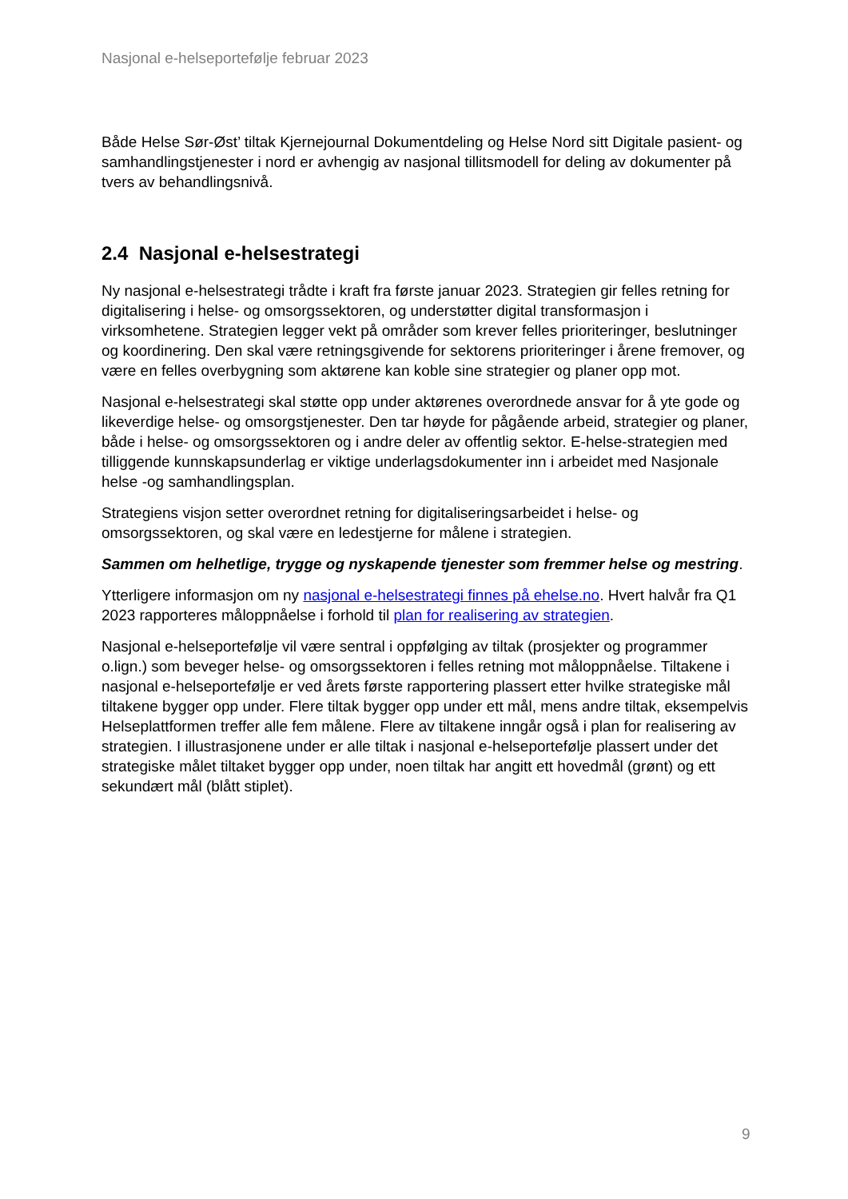Nasjonal e-helseportefølje februar 2023
Både Helse Sør-Øst’ tiltak Kjernejournal Dokumentdeling og Helse Nord sitt Digitale pasient- og samhandlingstjenester i nord er avhengig av nasjonal tillitsmodell for deling av dokumenter på tvers av behandlingsnivå.
2.4 Nasjonal e-helsestrategi
Ny nasjonal e-helsestrategi trådte i kraft fra første januar 2023. Strategien gir felles retning for digitalisering i helse- og omsorgssektoren, og understøtter digital transformasjon i virksomhetene. Strategien legger vekt på områder som krever felles prioriteringer, beslutninger og koordinering. Den skal være retningsgivende for sektorens prioriteringer i årene fremover, og være en felles overbygning som aktørene kan koble sine strategier og planer opp mot.
Nasjonal e-helsestrategi skal støtte opp under aktørenes overordnede ansvar for å yte gode og likeverdige helse- og omsorgstjenester. Den tar høyde for pågående arbeid, strategier og planer, både i helse- og omsorgssektoren og i andre deler av offentlig sektor. E-helse-strategien med tilliggende kunnskapsunderlag er viktige underlagsdokumenter inn i arbeidet med Nasjonale helse -og samhandlingsplan.
Strategiens visjon setter overordnet retning for digitaliseringsarbeidet i helse- og omsorgssektoren, og skal være en ledestjerne for målene i strategien.
Sammen om helhetlige, trygge og nyskapende tjenester som fremmer helse og mestring.
Ytterligere informasjon om ny nasjonal e-helsestrategi finnes på ehelse.no. Hvert halvår fra Q1 2023 rapporteres måloppnåelse i forhold til plan for realisering av strategien.
Nasjonal e-helseportefølje vil være sentral i oppfølging av tiltak (prosjekter og programmer o.lign.) som beveger helse- og omsorgssektoren i felles retning mot måloppnåelse. Tiltakene i nasjonal e-helseportefølje er ved årets første rapportering plassert etter hvilke strategiske mål tiltakene bygger opp under. Flere tiltak bygger opp under ett mål, mens andre tiltak, eksempelvis Helseplattformen treffer alle fem målene. Flere av tiltakene inngår også i plan for realisering av strategien. I illustrasjonene under er alle tiltak i nasjonal e-helseportefølje plassert under det strategiske målet tiltaket bygger opp under, noen tiltak har angitt ett hovedmål (grønt) og ett sekundært mål (blått stiplet).
9